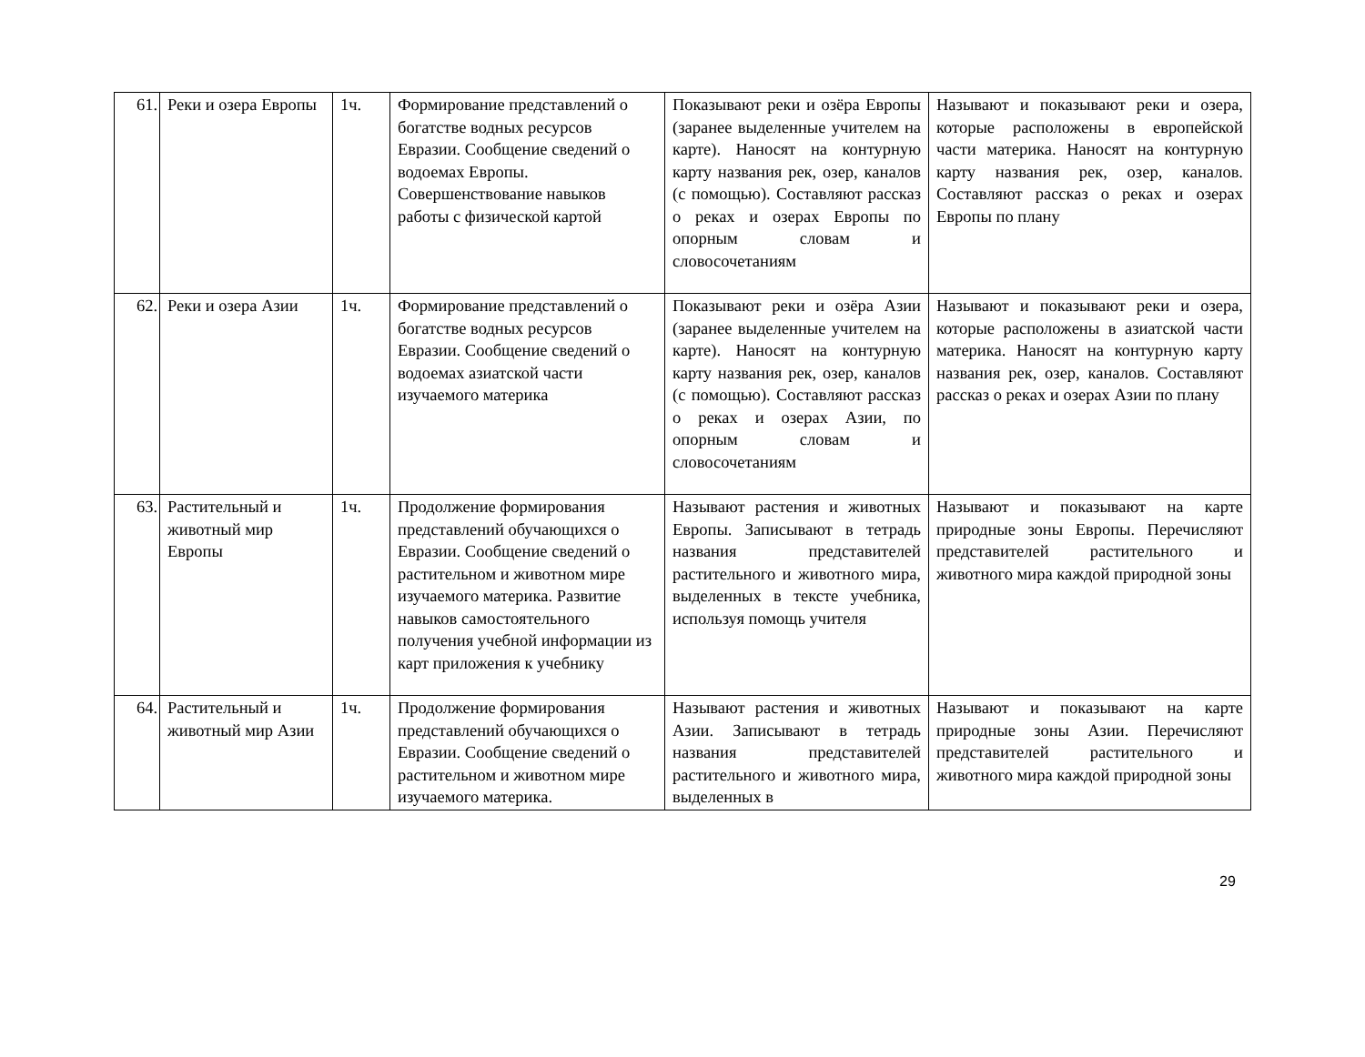| 61. | Реки и озера Европы | 1ч. | Формирование представлений о богатстве водных ресурсов Евразии. Сообщение сведений о водоемах Европы. Совершенствование навыков работы с физической картой | Показывают реки и озёра Европы (заранее выделенные учителем на карте). Наносят на контурную карту названия рек, озер, каналов (с помощью). Составляют рассказ о реках и озерах Европы по опорным словам и словосочетаниям | Называют и показывают реки и озера, которые расположены в европейской части материка. Наносят на контурную карту названия рек, озер, каналов. Составляют рассказ о реках и озерах Европы по плану |
| 62. | Реки и озера Азии | 1ч. | Формирование представлений о богатстве водных ресурсов Евразии. Сообщение сведений о водоемах азиатской части изучаемого материка | Показывают реки и озёра Азии (заранее выделенные учителем на карте). Наносят на контурную карту названия рек, озер, каналов (с помощью). Составляют рассказ о реках и озерах Азии, по опорным словам и словосочетаниям | Называют и показывают реки и озера, которые расположены в азиатской части материка. Наносят на контурную карту названия рек, озер, каналов. Составляют рассказ о реках и озерах Азии по плану |
| 63. | Растительный и животный мир Европы | 1ч. | Продолжение формирования представлений обучающихся о Евразии. Сообщение сведений о растительном и животном мире изучаемого материка. Развитие навыков самостоятельного получения учебной информации из карт приложения к учебнику | Называют растения и животных Европы. Записывают в тетрадь названия представителей растительного и животного мира, выделенных в тексте учебника, используя помощь учителя | Называют и показывают на карте природные зоны Европы. Перечисляют представителей растительного и животного мира каждой природной зоны |
| 64. | Растительный и животный мир Азии | 1ч. | Продолжение формирования представлений обучающихся о Евразии. Сообщение сведений о растительном и животном мире изучаемого материка. | Называют растения и животных Азии. Записывают в тетрадь названия представителей растительного и животного мира, выделенных в | Называют и показывают на карте природные зоны Азии. Перечисляют представителей растительного и животного мира каждой природной зоны |
29